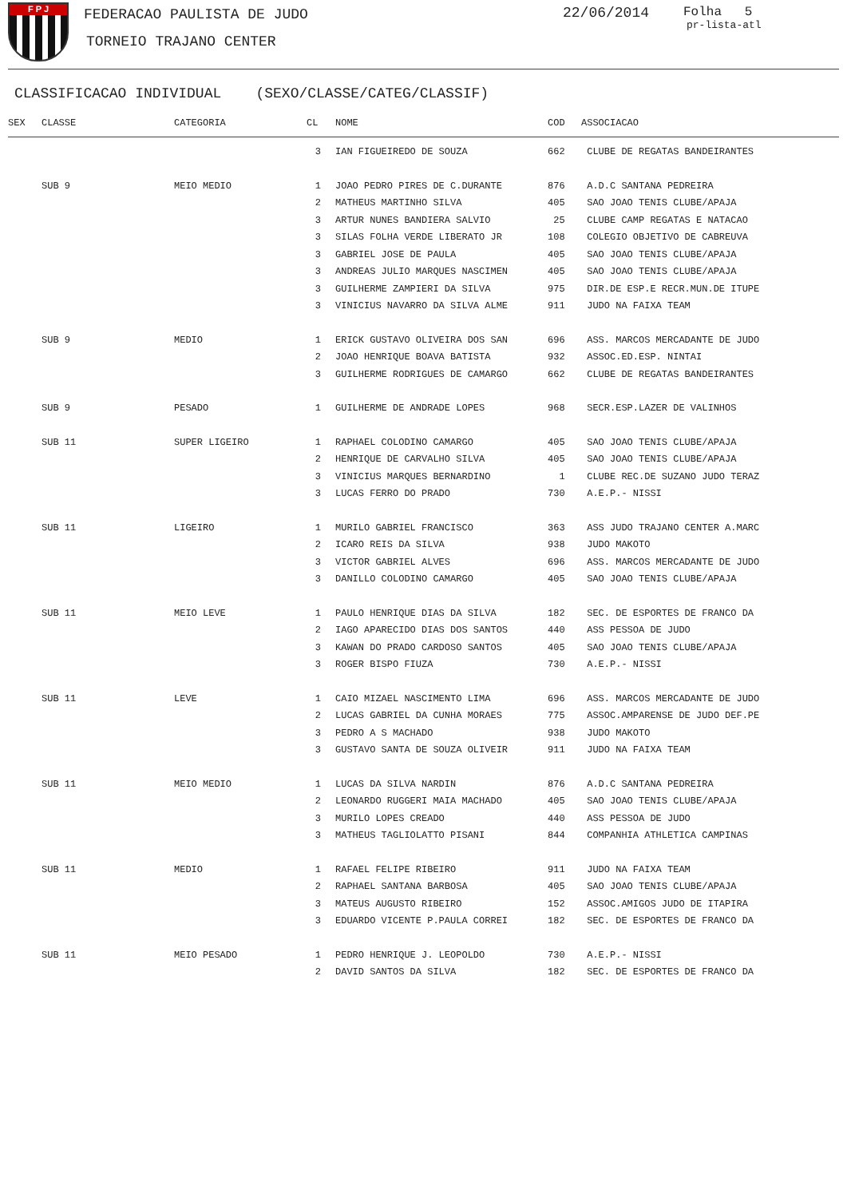F P J FEDERACAO PAULISTA DE JUDO
TORNEIO TRAJANO CENTER
22/06/2014 Folha 5
pr-lista-atl
CLASSIFICACAO INDIVIDUAL (SEXO/CLASSE/CATEG/CLASSIF)
| SEX | CLASSE | CATEGORIA | CL | NOME | COD | ASSOCIACAO |
| --- | --- | --- | --- | --- | --- | --- |
| | | | 3 | IAN FIGUEIREDO DE SOUZA | 662 | CLUBE DE REGATAS BANDEIRANTES |
| | SUB 9 | MEIO MEDIO | 1 | JOAO PEDRO PIRES DE C.DURANTE | 876 | A.D.C SANTANA PEDREIRA |
| | | | 2 | MATHEUS MARTINHO SILVA | 405 | SAO JOAO TENIS CLUBE/APAJA |
| | | | 3 | ARTUR NUNES BANDIERA SALVIO | 25 | CLUBE CAMP REGATAS E NATACAO |
| | | | 3 | SILAS FOLHA VERDE LIBERATO JR | 108 | COLEGIO OBJETIVO DE CABREUVA |
| | | | 3 | GABRIEL JOSE DE PAULA | 405 | SAO JOAO TENIS CLUBE/APAJA |
| | | | 3 | ANDREAS JULIO MARQUES NASCIMEN | 405 | SAO JOAO TENIS CLUBE/APAJA |
| | | | 3 | GUILHERME ZAMPIERI DA SILVA | 975 | DIR.DE ESP.E RECR.MUN.DE ITUPE |
| | | | 3 | VINICIUS NAVARRO DA SILVA ALME | 911 | JUDO NA FAIXA TEAM |
| | SUB 9 | MEDIO | 1 | ERICK GUSTAVO OLIVEIRA DOS SAN | 696 | ASS. MARCOS MERCADANTE DE JUDO |
| | | | 2 | JOAO HENRIQUE BOAVA BATISTA | 932 | ASSOC.ED.ESP. NINTAI |
| | | | 3 | GUILHERME RODRIGUES DE CAMARGO | 662 | CLUBE DE REGATAS BANDEIRANTES |
| | SUB 9 | PESADO | 1 | GUILHERME DE ANDRADE LOPES | 968 | SECR.ESP.LAZER DE VALINHOS |
| | SUB 11 | SUPER LIGEIRO | 1 | RAPHAEL COLODINO CAMARGO | 405 | SAO JOAO TENIS CLUBE/APAJA |
| | | | 2 | HENRIQUE DE CARVALHO SILVA | 405 | SAO JOAO TENIS CLUBE/APAJA |
| | | | 3 | VINICIUS MARQUES BERNARDINO | 1 | CLUBE REC.DE SUZANO JUDO TERAZ |
| | | | 3 | LUCAS FERRO DO PRADO | 730 | A.E.P.- NISSI |
| | SUB 11 | LIGEIRO | 1 | MURILO GABRIEL FRANCISCO | 363 | ASS JUDO TRAJANO CENTER A.MARC |
| | | | 2 | ICARO REIS DA SILVA | 938 | JUDO MAKOTO |
| | | | 3 | VICTOR GABRIEL ALVES | 696 | ASS. MARCOS MERCADANTE DE JUDO |
| | | | 3 | DANILLO COLODINO CAMARGO | 405 | SAO JOAO TENIS CLUBE/APAJA |
| | SUB 11 | MEIO LEVE | 1 | PAULO HENRIQUE DIAS DA SILVA | 182 | SEC. DE ESPORTES DE FRANCO DA |
| | | | 2 | IAGO APARECIDO DIAS DOS SANTOS | 440 | ASS PESSOA DE JUDO |
| | | | 3 | KAWAN DO PRADO CARDOSO SANTOS | 405 | SAO JOAO TENIS CLUBE/APAJA |
| | | | 3 | ROGER BISPO FIUZA | 730 | A.E.P.- NISSI |
| | SUB 11 | LEVE | 1 | CAIO MIZAEL NASCIMENTO LIMA | 696 | ASS. MARCOS MERCADANTE DE JUDO |
| | | | 2 | LUCAS GABRIEL DA CUNHA MORAES | 775 | ASSOC.AMPARENSE DE JUDO DEF.PE |
| | | | 3 | PEDRO A S MACHADO | 938 | JUDO MAKOTO |
| | | | 3 | GUSTAVO SANTA DE SOUZA OLIVEIR | 911 | JUDO NA FAIXA TEAM |
| | SUB 11 | MEIO MEDIO | 1 | LUCAS DA SILVA NARDIN | 876 | A.D.C SANTANA PEDREIRA |
| | | | 2 | LEONARDO RUGGERI MAIA MACHADO | 405 | SAO JOAO TENIS CLUBE/APAJA |
| | | | 3 | MURILO LOPES CREADO | 440 | ASS PESSOA DE JUDO |
| | | | 3 | MATHEUS TAGLIOLATTO PISANI | 844 | COMPANHIA ATHLETICA CAMPINAS |
| | SUB 11 | MEDIO | 1 | RAFAEL FELIPE RIBEIRO | 911 | JUDO NA FAIXA TEAM |
| | | | 2 | RAPHAEL SANTANA BARBOSA | 405 | SAO JOAO TENIS CLUBE/APAJA |
| | | | 3 | MATEUS AUGUSTO RIBEIRO | 152 | ASSOC.AMIGOS JUDO DE ITAPIRA |
| | | | 3 | EDUARDO VICENTE P.PAULA CORREI | 182 | SEC. DE ESPORTES DE FRANCO DA |
| | SUB 11 | MEIO PESADO | 1 | PEDRO HENRIQUE J. LEOPOLDO | 730 | A.E.P.- NISSI |
| | | | 2 | DAVID SANTOS DA SILVA | 182 | SEC. DE ESPORTES DE FRANCO DA |